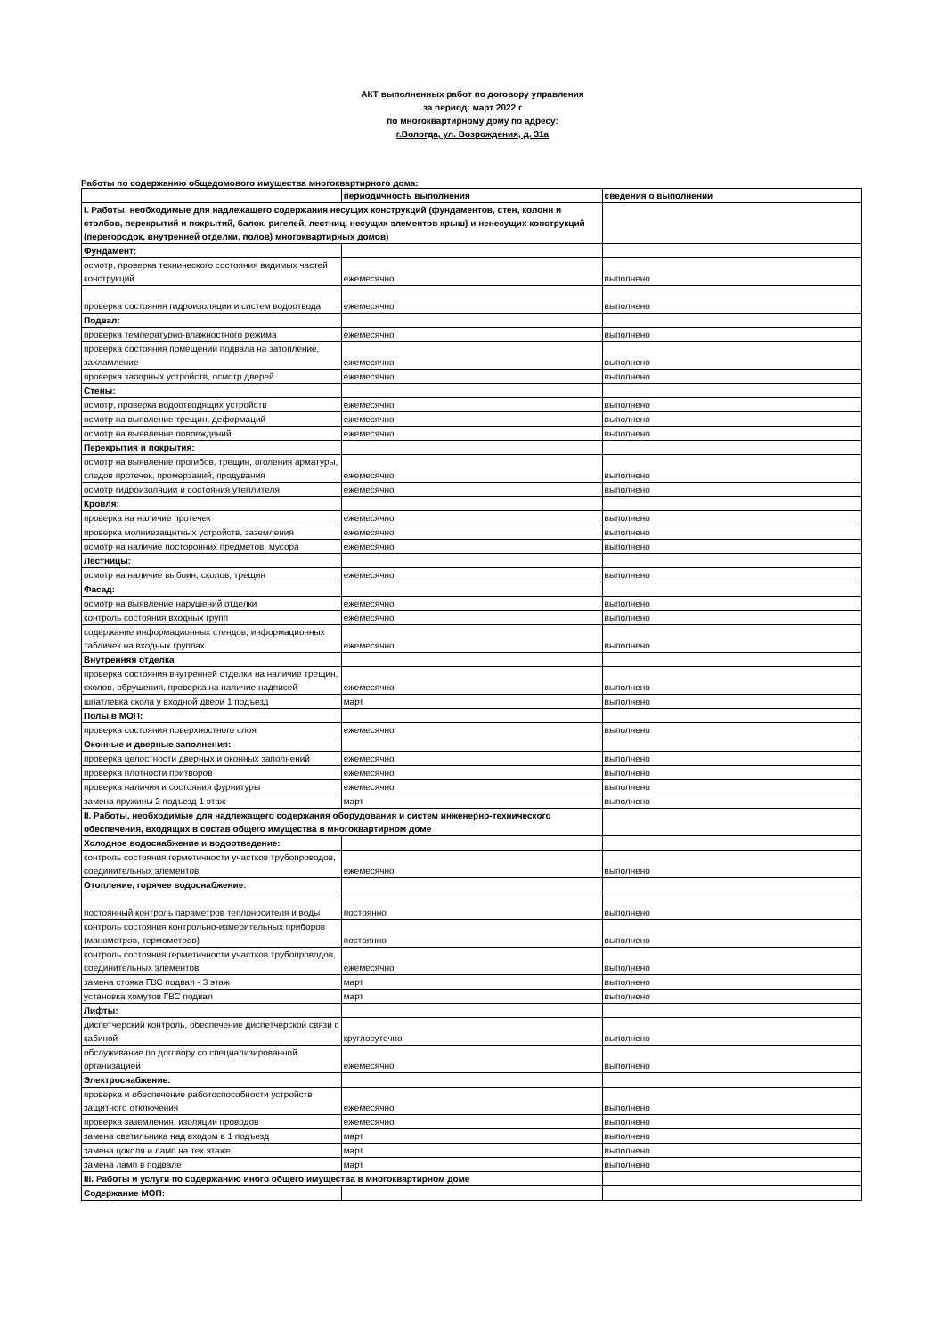АКТ выполненных работ по договору управления
за период: март 2022 г
по многоквартирному дому по адресу:
г.Вологда, ул. Возрождения, д. 31а
Работы по содержанию общедомового имущества многоквартирного дома:
| | периодичность выполнения | сведения о выполнении |
| I. Работы, необходимые для надлежащего содержания несущих конструкций (фундаментов, стен, колонн и столбов, перекрытий и покрытий, балок, ригелей, лестниц, несущих элементов крыш) и ненесущих конструкций (перегородок, внутренней отделки, полов) многоквартирных домов) | | |
| Фундамент: | | |
| осмотр, проверка технического состояния видимых частей конструкций | ежемесячно | выполнено |
| проверка состояния гидроизоляции и систем водоотвода | ежемесячно | выполнено |
| Подвал: | | |
| проверка температурно-влажностного режима | ежемесячно | выполнено |
| проверка состояния помещений подвала на затопление, захламление | ежемесячно | выполнено |
| проверка запорных устройств, осмотр дверей | ежемесячно | выполнено |
| Стены: | | |
| осмотр, проверка водоотводящих устройств | ежемесячно | выполнено |
| осмотр на выявление трещин, деформаций | ежемесячно | выполнено |
| осмотр на выявление повреждений | ежемесячно | выполнено |
| Перекрытия и покрытия: | | |
| осмотр на выявление прогибов, трещин, оголения арматуры, следов протечек, промерзаний, продувания | ежемесячно | выполнено |
| осмотр гидроизоляции и состояния утеплителя | ежемесячно | выполнено |
| Кровля: | | |
| проверка на наличие протечек | ежемесячно | выполнено |
| проверка молниезащитных устройств, заземления | ежемесячно | выполнено |
| осмотр на наличие посторонних предметов, мусора | ежемесячно | выполнено |
| Лестницы: | | |
| осмотр на наличие выбоин, сколов, трещин | ежемесячно | выполнено |
| Фасад: | | |
| осмотр на выявление нарушений отделки | ежемесячно | выполнено |
| контроль состояния входных групп | ежемесячно | выполнено |
| содержание информационных стендов, информационных табличек на входных группах | ежемесячно | выполнено |
| Внутренняя отделка | | |
| проверка состояния внутренней отделки на наличие трещин, сколов, обрушения, проверка на наличие надписей | ежемесячно | выполнено |
| шпатлевка скола у входной двери 1 подъезд | март | выполнено |
| Полы в МОП: | | |
| проверка состояния поверхностного слоя | ежемесячно | выполнено |
| Оконные и дверные заполнения: | | |
| проверка целостности дверных и оконных заполнений | ежемесячно | выполнено |
| проверка плотности притворов | ежемесячно | выполнено |
| проверка наличия и состояния фурнитуры | ежемесячно | выполнено |
| замена пружины 2 подъезд 1 этаж | март | выполнено |
| II. Работы, необходимые для надлежащего содержания оборудования и систем инженерно-технического обеспечения, входящих в состав общего имущества в многоквартирном доме | | |
| Холодное водоснабжение и водоотведение: | | |
| контроль состояния герметичности участков трубопроводов, соединительных элементов | ежемесячно | выполнено |
| Отопление, горячее водоснабжение: | | |
| постоянный контроль параметров теплоносителя и воды | постоянно | выполнено |
| контроль состояния контрольно-измерительных приборов (манометров, термометров) | постоянно | выполнено |
| контроль состояния герметичности участков трубопроводов, соединительных элементов | ежемесячно | выполнено |
| замена стояка ГВС подвал - 3 этаж | март | выполнено |
| установка хомутов ГВС подвал | март | выполнено |
| Лифты: | | |
| диспетчерский контроль, обеспечение диспетчерской связи с кабиной | круглосуточно | выполнено |
| обслуживание по договору со специализированной организацией | ежемесячно | выполнено |
| Электроснабжение: | | |
| проверка и обеспечение работоспособности устройств защитного отключения | ежемесячно | выполнено |
| проверка заземления, изоляции проводов | ежемесячно | выполнено |
| замена светильника над входом в 1 подъезд | март | выполнено |
| замена цоколя и ламп на тех этаже | март | выполнено |
| замена ламп в подвале | март | выполнено |
| III. Работы и услуги по содержанию иного общего имущества в многоквартирном доме | | |
| Содержание МОП: | | |